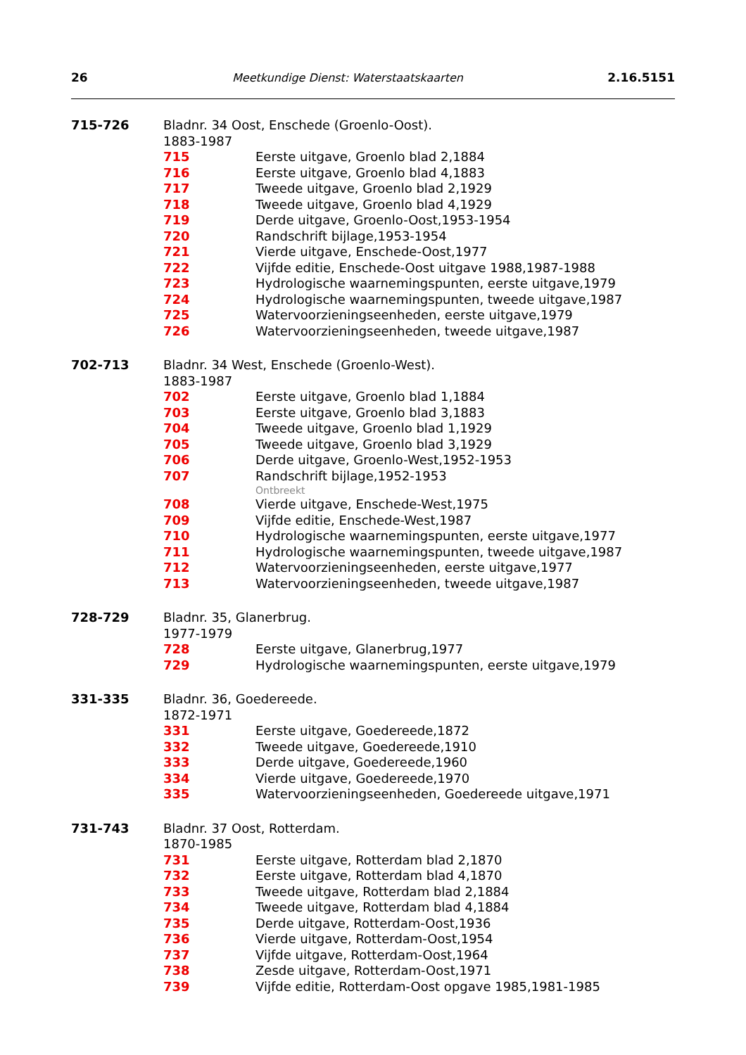26 Meetkundige Dienst: Waterstaatskaarten 2.16.5151
715-726 Bladnr. 34 Oost, Enschede (Groenlo-Oost).
1883-1987
715 Eerste uitgave, Groenlo blad 2,1884
716 Eerste uitgave, Groenlo blad 4,1883
717 Tweede uitgave, Groenlo blad 2,1929
718 Tweede uitgave, Groenlo blad 4,1929
719 Derde uitgave, Groenlo-Oost,1953-1954
720 Randschrift bijlage,1953-1954
721 Vierde uitgave, Enschede-Oost,1977
722 Vijfde editie, Enschede-Oost uitgave 1988,1987-1988
723 Hydrologische waarnemingspunten, eerste uitgave,1979
724 Hydrologische waarnemingspunten, tweede uitgave,1987
725 Watervoorzieningseenheden, eerste uitgave,1979
726 Watervoorzieningseenheden, tweede uitgave,1987
702-713 Bladnr. 34 West, Enschede (Groenlo-West).
1883-1987
702 Eerste uitgave, Groenlo blad 1,1884
703 Eerste uitgave, Groenlo blad 3,1883
704 Tweede uitgave, Groenlo blad 1,1929
705 Tweede uitgave, Groenlo blad 3,1929
706 Derde uitgave, Groenlo-West,1952-1953
707 Randschrift bijlage,1952-1953
Ontbreekt
708 Vierde uitgave, Enschede-West,1975
709 Vijfde editie, Enschede-West,1987
710 Hydrologische waarnemingspunten, eerste uitgave,1977
711 Hydrologische waarnemingspunten, tweede uitgave,1987
712 Watervoorzieningseenheden, eerste uitgave,1977
713 Watervoorzieningseenheden, tweede uitgave,1987
728-729 Bladnr. 35, Glanerbrug.
1977-1979
728 Eerste uitgave, Glanerbrug,1977
729 Hydrologische waarnemingspunten, eerste uitgave,1979
331-335 Bladnr. 36, Goedereede.
1872-1971
331 Eerste uitgave, Goedereede,1872
332 Tweede uitgave, Goedereede,1910
333 Derde uitgave, Goedereede,1960
334 Vierde uitgave, Goedereede,1970
335 Watervoorzieningseenheden, Goedereede uitgave,1971
731-743 Bladnr. 37 Oost, Rotterdam.
1870-1985
731 Eerste uitgave, Rotterdam blad 2,1870
732 Eerste uitgave, Rotterdam blad 4,1870
733 Tweede uitgave, Rotterdam blad 2,1884
734 Tweede uitgave, Rotterdam blad 4,1884
735 Derde uitgave, Rotterdam-Oost,1936
736 Vierde uitgave, Rotterdam-Oost,1954
737 Vijfde uitgave, Rotterdam-Oost,1964
738 Zesde uitgave, Rotterdam-Oost,1971
739 Vijfde editie, Rotterdam-Oost opgave 1985,1981-1985